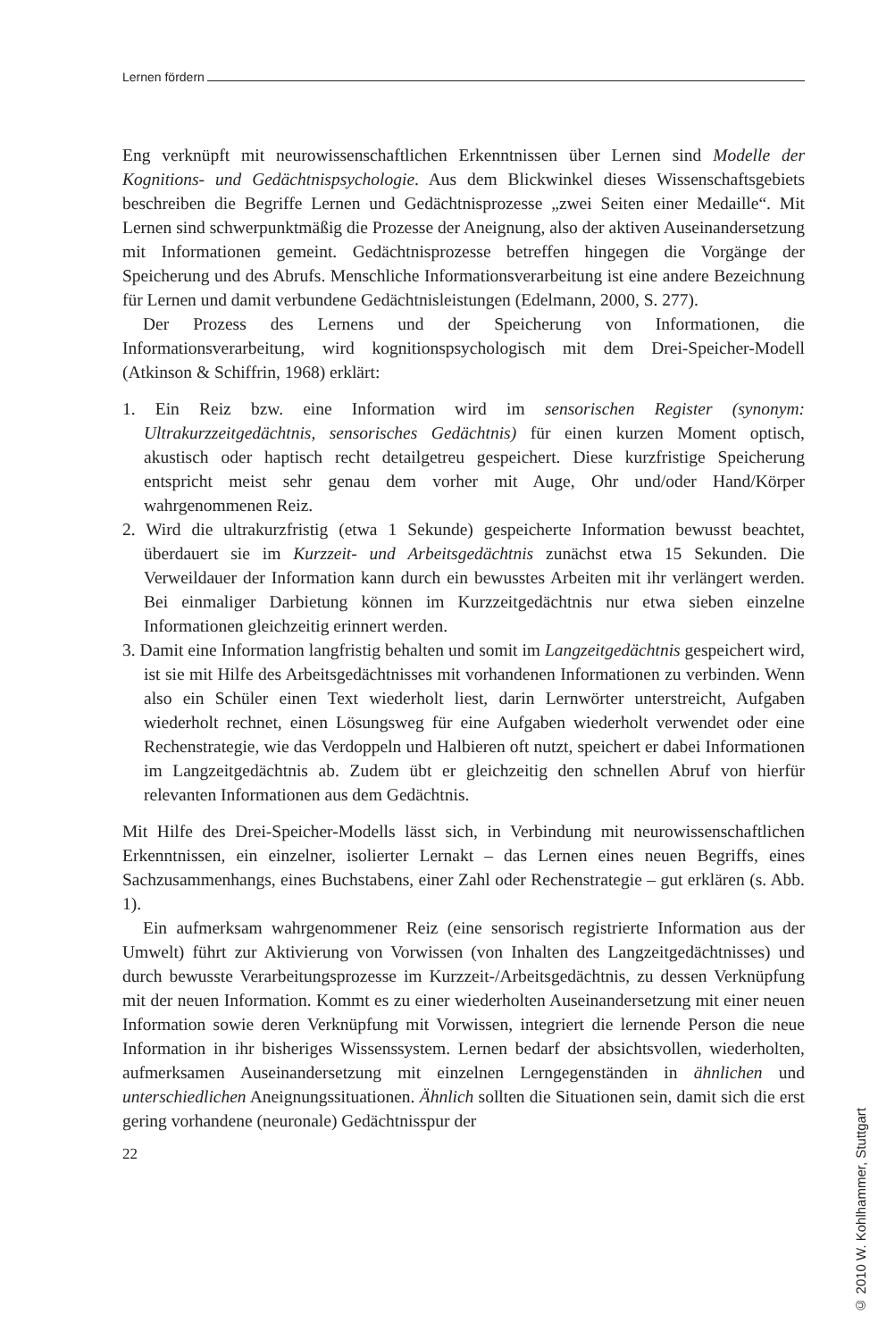Lernen fördern
Eng verknüpft mit neurowissenschaftlichen Erkenntnissen über Lernen sind Modelle der Kognitions- und Gedächtnispsychologie. Aus dem Blickwinkel dieses Wissenschaftsgebiets beschreiben die Begriffe Lernen und Gedächtnisprozesse „zwei Seiten einer Medaille“. Mit Lernen sind schwerpunktmäßig die Prozesse der Aneignung, also der aktiven Auseinandersetzung mit Informationen gemeint. Gedächtnisprozesse betreffen hingegen die Vorgänge der Speicherung und des Abrufs. Menschliche Informationsverarbeitung ist eine andere Bezeichnung für Lernen und damit verbundene Gedächtnisleistungen (Edelmann, 2000, S. 277).
Der Prozess des Lernens und der Speicherung von Informationen, die Informationsverarbeitung, wird kognitionspsychologisch mit dem Drei-Speicher-Modell (Atkinson & Schiffrin, 1968) erklärt:
1. Ein Reiz bzw. eine Information wird im sensorischen Register (synonym: Ultrakurzzeitgedächtnis, sensorisches Gedächtnis) für einen kurzen Moment optisch, akustisch oder haptisch recht detailgetreu gespeichert. Diese kurzfristige Speicherung entspricht meist sehr genau dem vorher mit Auge, Ohr und/oder Hand/Körper wahrgenommenen Reiz.
2. Wird die ultrakurzfristig (etwa 1 Sekunde) gespeicherte Information bewusst beachtet, überdauert sie im Kurzzeit- und Arbeitsgedächtnis zunächst etwa 15 Sekunden. Die Verweildauer der Information kann durch ein bewusstes Arbeiten mit ihr verlängert werden. Bei einmaliger Darbietung können im Kurzzeitgedächtnis nur etwa sieben einzelne Informationen gleichzeitig erinnert werden.
3. Damit eine Information langfristig behalten und somit im Langzeitgedächtnis gespeichert wird, ist sie mit Hilfe des Arbeitsgedächtnisses mit vorhandenen Informationen zu verbinden. Wenn also ein Schüler einen Text wiederholt liest, darin Lernwörter unterstreicht, Aufgaben wiederholt rechnet, einen Lösungsweg für eine Aufgaben wiederholt verwendet oder eine Rechenstrategie, wie das Verdoppeln und Halbieren oft nutzt, speichert er dabei Informationen im Langzeitgedächtnis ab. Zudem übt er gleichzeitig den schnellen Abruf von hierfür relevanten Informationen aus dem Gedächtnis.
Mit Hilfe des Drei-Speicher-Modells lässt sich, in Verbindung mit neurowissenschaftlichen Erkenntnissen, ein einzelner, isolierter Lernakt – das Lernen eines neuen Begriffs, eines Sachzusammenhangs, eines Buchstabens, einer Zahl oder Rechenstrategie – gut erklären (s. Abb. 1).
Ein aufmerksam wahrgenommener Reiz (eine sensorisch registrierte Information aus der Umwelt) führt zur Aktivierung von Vorwissen (von Inhalten des Langzeitgedächtnisses) und durch bewusste Verarbeitungsprozesse im Kurzzeit-/Arbeitsgedächtnis, zu dessen Verknüpfung mit der neuen Information. Kommt es zu einer wiederholten Auseinandersetzung mit einer neuen Information sowie deren Verknüpfung mit Vorwissen, integriert die lernende Person die neue Information in ihr bisheriges Wissenssystem. Lernen bedarf der absichtsvollen, wiederholten, aufmerksamen Auseinandersetzung mit einzelnen Lerngegenständen in ähnlichen und unterschiedlichen Aneignungssituationen. Ähnlich sollten die Situationen sein, damit sich die erst gering vorhandene (neuronale) Gedächtnisspur der
22
© 2010 W. Kohlhammer, Stuttgart